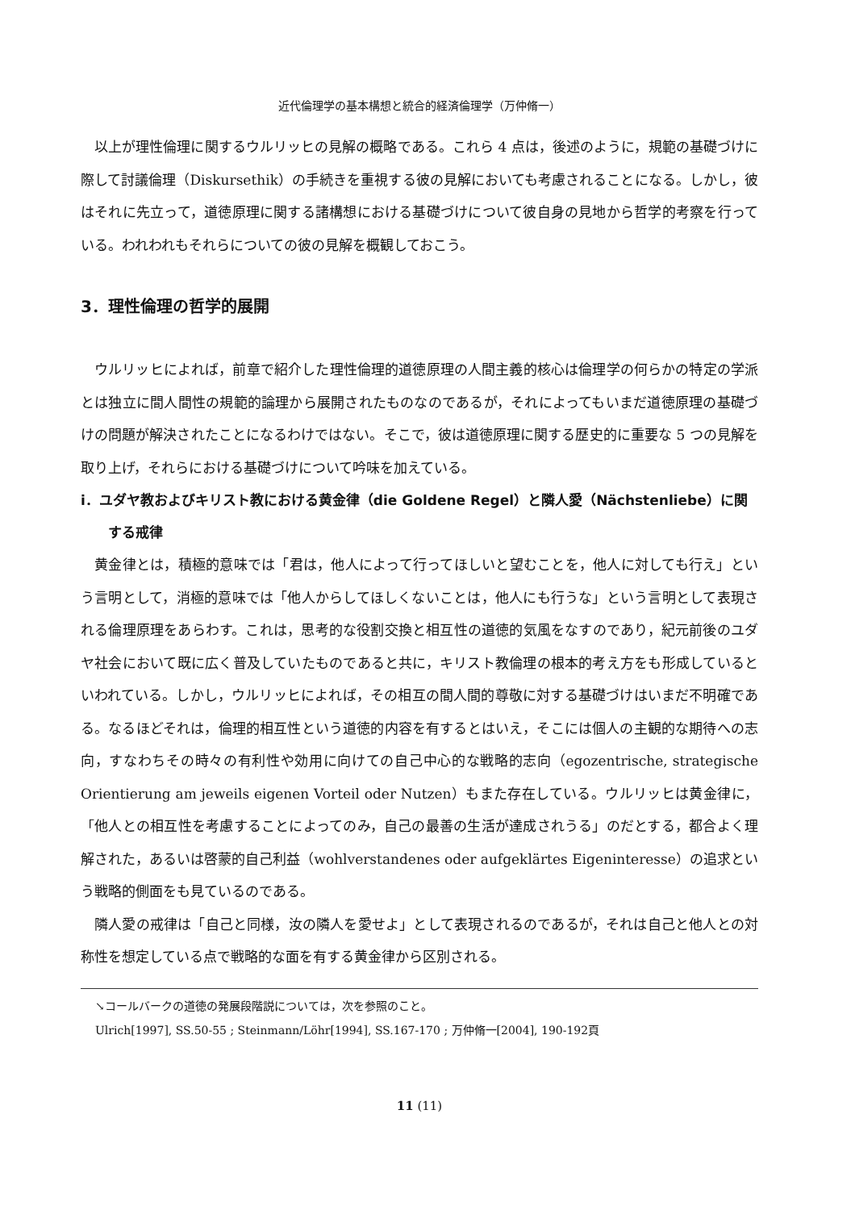近代倫理学の基本構想と統合的経済倫理学（万仲脩一）
以上が理性倫理に関するウルリッヒの見解の概略である。これら 4 点は，後述のように，規範の基礎づけに際して討議倫理（Diskursethik）の手続きを重視する彼の見解においても考慮されることになる。しかし，彼はそれに先立って，道徳原理に関する諸構想における基礎づけについて彼自身の見地から哲学的考察を行っている。われわれもそれらについての彼の見解を概観しておこう。
3．理性倫理の哲学的展開
ウルリッヒによれば，前章で紹介した理性倫理的道徳原理の人間主義的核心は倫理学の何らかの特定の学派とは独立に間人間性の規範的論理から展開されたものなのであるが，それによってもいまだ道徳原理の基礎づけの問題が解決されたことになるわけではない。そこで，彼は道徳原理に関する歴史的に重要な 5 つの見解を取り上げ，それらにおける基礎づけについて吟味を加えている。
i．ユダヤ教およびキリスト教における黄金律（die Goldene Regel）と隣人愛（Nächstenliebe）に関する戒律
黄金律とは，積極的意味では「君は，他人によって行ってほしいと望むことを，他人に対しても行え」という言明として，消極的意味では「他人からしてほしくないことは，他人にも行うな」という言明として表現される倫理原理をあらわす。これは，思考的な役割交換と相互性の道徳的気風をなすのであり，紀元前後のユダヤ社会において既に広く普及していたものであると共に，キリスト教倫理の根本的考え方をも形成しているといわれている。しかし，ウルリッヒによれば，その相互の間人間的尊敬に対する基礎づけはいまだ不明確である。なるほどそれは，倫理的相互性という道徳的内容を有するとはいえ，そこには個人の主観的な期待への志向，すなわちその時々の有利性や効用に向けての自己中心的な戦略的志向（egozentrische, strategische Orientierung am jeweils eigenen Vorteil oder Nutzen）もまた存在している。ウルリッヒは黄金律に，「他人との相互性を考慮することによってのみ，自己の最善の生活が達成されうる」のだとする，都合よく理解された，あるいは啓蒙的自己利益（wohlverstandenes oder aufgeklärtes Eigeninteresse）の追求という戦略的側面をも見ているのである。
隣人愛の戒律は「自己と同様，汝の隣人を愛せよ」として表現されるのであるが，それは自己と他人との対称性を想定している点で戦略的な面を有する黄金律から区別される。
↘コールバークの道徳の発展段階説については，次を参照のこと。
Ulrich[1997], SS.50-55 ; Steinmann/Löhr[1994], SS.167-170 ; 万仲脩一[2004], 190-192頁
11 (11)